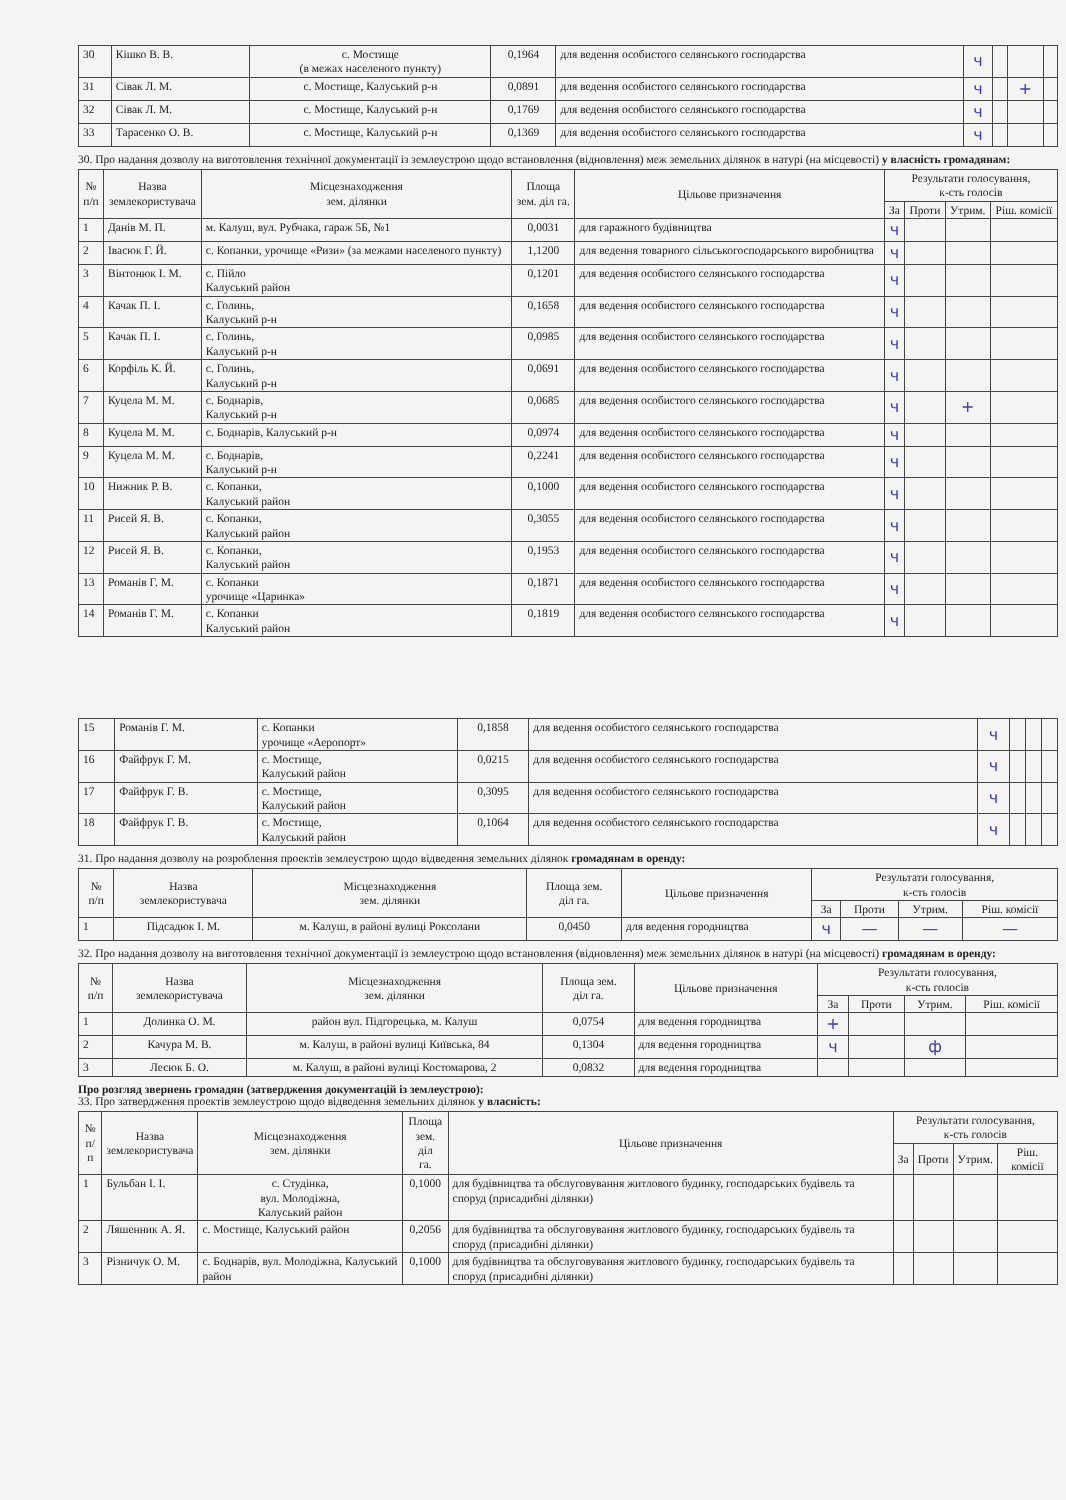| 30 | Кішко В. В. | с. Мостище (в межах населеного пункту) | 0,1964 | для ведення особистого селянського господарства | ч | | | |
| 31 | Сівак Л. М. | с. Мостище, Калуський р-н | 0,0891 | для ведення особистого селянського господарства | ч | | + | |
| 32 | Сівак Л. М. | с. Мостище, Калуський р-н | 0,1769 | для ведення особистого селянського господарства | ч | | | |
| 33 | Тарасенко О. В. | с. Мостище, Калуський р-н | 0,1369 | для ведення особистого селянського господарства | ч | | | |
30. Про надання дозволу на виготовлення технічної документації із землеустрою щодо встановлення (відновлення) меж земельних ділянок в натурі (на місцевості) у власність громадянам:
| № п/п | Назва землекористувача | Місцезнаходження зем. ділянки | Площа зем. діл га. | Цільове призначення | Результати голосування, к-сть голосів | | | |
| --- | --- | --- | --- | --- | --- | --- | --- | --- |
| | | | | | За | Проти | Утрим. | Ріш. комісії |
| 1 | Данів М. П. | м. Калуш, вул. Рубчака, гараж 5Б, №1 | 0,0031 | для гаражного будівництва | ч | | | |
| 2 | Івасюк Г. Й. | с. Копанки, урочище «Ризи» (за межами населеного пункту) | 1,1200 | для ведення товарного сільськогосподарського виробництва | ч | | | |
| 3 | Вінтонюк І. М. | с. Пійло Калуський район | 0,1201 | для ведення особистого селянського господарства | ч | | | |
| 4 | Качак П. І. | с. Голинь, Калуський р-н | 0,1658 | для ведення особистого селянського господарства | ч | | | |
| 5 | Качак П. І. | с. Голинь, Калуський р-н | 0,0985 | для ведення особистого селянського господарства | ч | | | |
| 6 | Корфіль К. Й. | с. Голинь, Калуський р-н | 0,0691 | для ведення особистого селянського господарства | ч | | | |
| 7 | Куцела М. М. | с. Боднарів, Калуський р-н | 0,0685 | для ведення особистого селянського господарства | ч | | + | |
| 8 | Куцела М. М. | с. Боднарів, Калуський р-н | 0,0974 | для ведення особистого селянського господарства | ч | | | |
| 9 | Куцела М. М. | с. Боднарів, Калуський р-н | 0,2241 | для ведення особистого селянського господарства | ч | | | |
| 10 | Нижник Р. В. | с. Копанки, Калуський район | 0,1000 | для ведення особистого селянського господарства | ч | | | |
| 11 | Рисей Я. В. | с. Копанки, Калуський район | 0,3055 | для ведення особистого селянського господарства | ч | | | |
| 12 | Рисей Я. В. | с. Копанки, Калуський район | 0,1953 | для ведення особистого селянського господарства | ч | | | |
| 13 | Романів Г. М. | с. Копанки урочище «Царинка» | 0,1871 | для ведення особистого селянського господарства | ч | | | |
| 14 | Романів Г. М. | с. Копанки Калуський район | 0,1819 | для ведення особистого селянського господарства | ч | | | |
| 15 | Романів Г. М. | с. Копанки урочище «Аеропорт» | 0,1858 | для ведення особистого селянського господарства | ч | | | |
| 16 | Файфрук Г. М. | с. Мостище, Калуський район | 0,0215 | для ведення особистого селянського господарства | ч | | | |
| 17 | Файфрук Г. В. | с. Мостище, Калуський район | 0,3095 | для ведення особистого селянського господарства | ч | | | |
| 18 | Файфрук Г. В. | с. Мостище, Калуський район | 0,1064 | для ведення особистого селянського господарства | ч | | | |
31. Про надання дозволу на розроблення проектів землеустрою щодо відведення земельних ділянок громадянам в оренду:
| № п/п | Назва землекористувача | Місцезнаходження зем. ділянки | Площа зем. діл га. | Цільове призначення | Результати голосування, к-сть голосів | | | |
| --- | --- | --- | --- | --- | --- | --- | --- | --- |
| | | | | | За | Проти | Утрим. | Ріш. комісії |
| 1 | Підсадюк І. М. | м. Калуш, в районі вулиці Роксолани | 0,0450 | для ведення городництва | ч | — | — | — |
32. Про надання дозволу на виготовлення технічної документації із землеустрою щодо встановлення (відновлення) меж земельних ділянок в натурі (на місцевості) громадянам в оренду:
| № п/п | Назва землекористувача | Місцезнаходження зем. ділянки | Площа зем. діл га. | Цільове призначення | Результати голосування, к-сть голосів | | | |
| --- | --- | --- | --- | --- | --- | --- | --- | --- |
| | | | | | За | Проти | Утрим. | Ріш. комісії |
| 1 | Долинка О. М. | район вул. Підгорецька, м. Калуш | 0,0754 | для ведення городництва | + | | | |
| 2 | Качура М. В. | м. Калуш, в районі вулиці Київська, 84 | 0,1304 | для ведення городництва | ч | | ф | |
| 3 | Лесюк Б. О. | м. Калуш, в районі вулиці Костомарова, 2 | 0,0832 | для ведення городництва | | | | |
Про розгляд звернень громадян (затвердження документацій із землеустрою):
33. Про затвердження проектів землеустрою щодо відведення земельних ділянок у власність:
| № п/п | Назва землекористувача | Місцезнаходження зем. ділянки | Площа зем. діл га. | Цільове призначення | Результати голосування, к-сть голосів | | | |
| --- | --- | --- | --- | --- | --- | --- | --- | --- |
| | | | | | За | Проти | Утрим. | Ріш. комісії |
| 1 | Бульбан І. І. | с. Студінка, вул. Молодіжна, Калуський район | 0,1000 | для будівництва та обслуговування житлового будинку, господарських будівель та споруд (присадибні ділянки) | | | | |
| 2 | Ляшенник А. Я. | с. Мостище, Калуський район | 0,2056 | для будівництва та обслуговування житлового будинку, господарських будівель та споруд (присадибні ділянки) | | | | |
| 3 | Різничук О. М. | с. Боднарів, вул. Молодіжна, Калуський район | 0,1000 | для будівництва та обслуговування житлового будинку, господарських будівель та споруд (присадибні ділянки) | | | | |